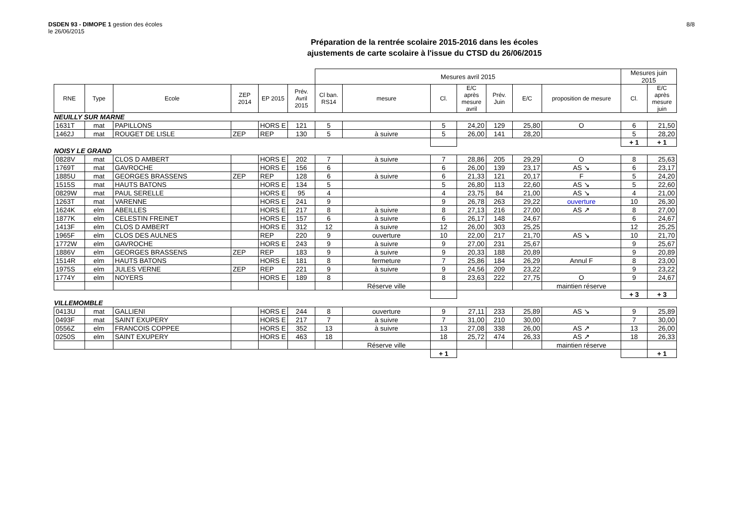DSDEN 93 - DIMOPE 1 gestion des écoles
le 26/06/2015
8/8
Préparation de la rentrée scolaire 2015-2016 dans les écoles
ajustements de carte scolaire à l'issue du CTSD du 26/06/2015
| | | | | | | Mesures avril 2015 | | | | | | | Mesures juin 2015 | |
| RNE | Type | Ecole | ZEP 2014 | EP 2015 | Prév. Avril 2015 | Cl ban. RS14 | mesure | Cl. | E/C après mesure avril | Prév. Juin | E/C | proposition de mesure | Cl. | E/C après mesure juin |
| NEUILLY SUR MARNE | | | | | | | | | | | | | | |
| 1631T | mat | PAPILLONS | | HORS E | 121 | 5 | | 5 | 24,20 | 129 | 25,80 | O | 6 | 21,50 |
| 1462J | mat | ROUGET DE LISLE | ZEP | REP | 130 | 5 | à suivre | 5 | 26,00 | 141 | 28,20 | | 5 | 28,20 |
| | | | | | | | | | | | | | + 1 | + 1 |
| NOISY LE GRAND | | | | | | | | | | | | | | |
| 0828V | mat | CLOS D AMBERT | | HORS E | 202 | 7 | à suivre | 7 | 28,86 | 205 | 29,29 | O | 8 | 25,63 |
| 1769T | mat | GAVROCHE | | HORS E | 156 | 6 | | 6 | 26,00 | 139 | 23,17 | AS ↘ | 6 | 23,17 |
| 1885U | mat | GEORGES BRASSENS | ZEP | REP | 128 | 6 | à suivre | 6 | 21,33 | 121 | 20,17 | F | 5 | 24,20 |
| 1515S | mat | HAUTS BATONS | | HORS E | 134 | 5 | | 5 | 26,80 | 113 | 22,60 | AS ↘ | 5 | 22,60 |
| 0829W | mat | PAUL SERELLE | | HORS E | 95 | 4 | | 4 | 23,75 | 84 | 21,00 | AS ↘ | 4 | 21,00 |
| 1263T | mat | VARENNE | | HORS E | 241 | 9 | | 9 | 26,78 | 263 | 29,22 | ouverture | 10 | 26,30 |
| 1624K | elm | ABEILLES | | HORS E | 217 | 8 | à suivre | 8 | 27,13 | 216 | 27,00 | AS ↗ | 8 | 27,00 |
| 1877K | elm | CELESTIN FREINET | | HORS E | 157 | 6 | à suivre | 6 | 26,17 | 148 | 24,67 | | 6 | 24,67 |
| 1413F | elm | CLOS D AMBERT | | HORS E | 312 | 12 | à suivre | 12 | 26,00 | 303 | 25,25 | | 12 | 25,25 |
| 1965F | elm | CLOS DES AULNES | | REP | 220 | 9 | ouverture | 10 | 22,00 | 217 | 21,70 | AS ↘ | 10 | 21,70 |
| 1772W | elm | GAVROCHE | | HORS E | 243 | 9 | à suivre | 9 | 27,00 | 231 | 25,67 | | 9 | 25,67 |
| 1886V | elm | GEORGES BRASSENS | ZEP | REP | 183 | 9 | à suivre | 9 | 20,33 | 188 | 20,89 | | 9 | 20,89 |
| 1514R | elm | HAUTS BATONS | | HORS E | 181 | 8 | fermeture | 7 | 25,86 | 184 | 26,29 | Annul F | 8 | 23,00 |
| 1975S | elm | JULES VERNE | ZEP | REP | 221 | 9 | à suivre | 9 | 24,56 | 209 | 23,22 | | 9 | 23,22 |
| 1774Y | elm | NOYERS | | HORS E | 189 | 8 | | 8 | 23,63 | 222 | 27,75 | O | 9 | 24,67 |
| | | | | | | | Réserve ville | | | | | maintien réserve | | |
| | | | | | | | | | | | | | + 3 | + 3 |
| VILLEMOMBLE | | | | | | | | | | | | | | |
| 0413U | mat | GALLIENI | | HORS E | 244 | 8 | ouverture | 9 | 27,11 | 233 | 25,89 | AS ↘ | 9 | 25,89 |
| 0493F | mat | SAINT EXUPERY | | HORS E | 217 | 7 | à suivre | 7 | 31,00 | 210 | 30,00 | | 7 | 30,00 |
| 0556Z | elm | FRANCOIS COPPEE | | HORS E | 352 | 13 | à suivre | 13 | 27,08 | 338 | 26,00 | AS ↗ | 13 | 26,00 |
| 0250S | elm | SAINT EXUPERY | | HORS E | 463 | 18 | | 18 | 25,72 | 474 | 26,33 | AS ↗ | 18 | 26,33 |
| | | | | | | | Réserve ville | | | | | maintien réserve | | |
| | | | | | | | | + 1 | | | | | | + 1 |